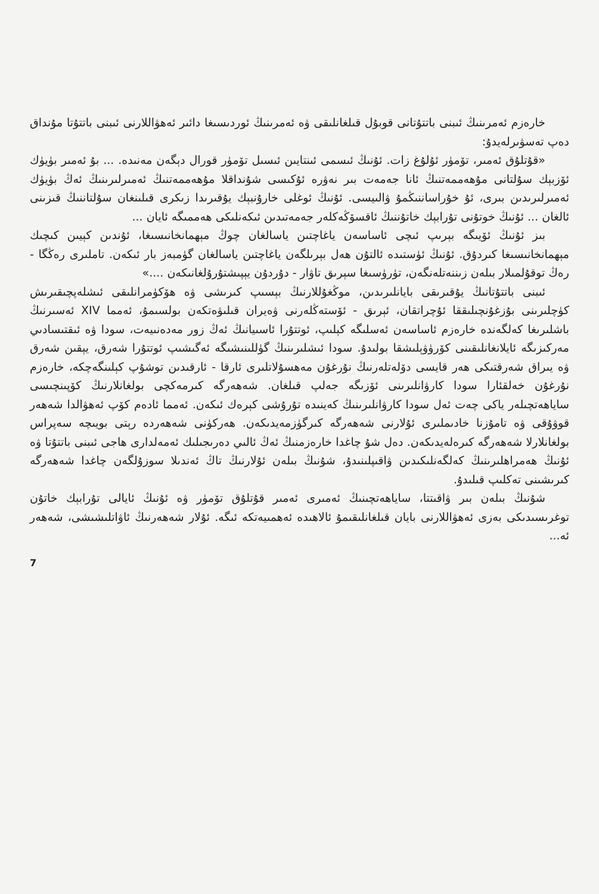خارەزم ئەمرىنىڭ ئىبنى باتتۇتانى قوبۇل قىلغانلىقى ۋە ئەمرىنىڭ ئوردىسىغا دائىر ئەھۋاللارنى ئىبنى باتتۇتا مۇنداق دەپ تەسۋىرلەيدۇ:
«قۇتلۇق ئەمىر، تۆمۈر ئۇلۇغ زات. ئۇنىڭ ئىسمى ئىنتايىن ئىسىل تۆمۈر قورال دېگەن مەنىدە. ... بۇ ئەمىر بۈيۈك ئۆزبېك سۇلتانى مۇھەممەتنىڭ ئانا جەمەت بىر نەۋرە ئۇكىسى شۇنداقلا مۇھەممەتنىڭ ئەمىرلىرىنىڭ ئەڭ بۈيۈك ئەمىرلىرىدىن بىرى، ئۇ خۇراساننىڭمۇ ۋالىيسى. ئۇنىڭ ئوغلى خارۇنبېك يۇقىرىدا زىكرى قىلىنغان سۇلتاننىڭ قىزىنى ئالغان ... ئۇنىڭ خوتۇنى تۇرابېك خاتۇننىڭ ئاقسۆڭەكلەر جەمەتىدىن ئىكەنلىكى ھەممىگە ئايان ...
بىز ئۇنىڭ ئۆيىگە بېرىپ ئىچى ئاساسەن ياغاچتىن ياسالغان چوڭ مېھمانخانىسىغا، ئۇندىن كېيىن كىچىك مېھمانخانىسىغا كىردۇق. ئۇنىڭ ئۈستىدە ئالتۇن ھەل بېرىلگەن ياغاچتىن ياسالغان گۈمبەز بار ئىكەن. تاملىرى رەڭگا - رەڭ توقۇلمىلار بىلەن زىننەتلەنگەن، تۈرۈسىغا سېرىق تاۋار - دۇردۇن يېپىشتۇرۇلغانىكەن ....»
ئىبنى باتتۇتانىڭ يۇقىرىقى بايانلىرىدىن، موڭغۇللارنىڭ بېسىپ كىرىشى ۋە ھۆكۈمرانلىقى ئىشلەپچىقىرىش كۈچلىرىنى بۇزغۇنچىلىققا ئۇچراتقان، ئېرىق - ئۆستەڭلەرنى ۋەيران قىلىۋەتكەن بولسىمۇ، ئەمما XIV ئەسىرنىڭ باشلىرىغا كەلگەندە خارەزم ئاساسەن ئەسلىگە كېلىپ، ئوتتۇرا ئاسىيانىڭ ئەڭ زور مەدەنىيەت، سودا ۋە ئىقتىسادىي مەركىزىگە ئايلانغانلىقىنى كۆرۈۋېلىشقا بولىدۇ. سودا ئىشلىرىنىڭ گۈللىنىشىگە ئەگىشىپ ئوتتۇرا شەرق، يېقىن شەرق ۋە يىراق شەرقتىكى ھەر قايسى دۆلەتلەرنىڭ نۇرغۇن مەھسۇلاتلىرى ئارقا - ئارقىدىن توشۇپ كېلىنگەچكە، خارەزم نۇرغۇن خەلقئارا سودا كارۋانلىرىنى ئۆزىگە جەلپ قىلغان. شەھەرگە كىرمەكچى بولغانلارنىڭ كۆپىنچىسى ساياھەتچىلەر ياكى چەت ئەل سودا كارۋانلىرىنىڭ كەينىدە تۇرۇشى كېرەك ئىكەن. ئەمما ئادەم كۆپ ئەھۋالدا شەھەر قوۋۇقى ۋە تامۇزنا خادىملىرى ئۇلارنى شەھەرگە كىرگۈزمەيدىكەن. ھەركۈنى شەھەردە رېتى بويىچە سەپراس بولغانلارلا شەھەرگە كىرەلەيدىكەن. دەل شۇ چاغدا خارەزمنىڭ ئەڭ ئالىي دەرىجىلىك ئەمەلدارى ھاجى ئىبنى باتتۇتا ۋە ئۇنىڭ ھەمراھلىرىنىڭ كەلگەنلىكىدىن ۋاقىپلىنىدۇ، شۇنىڭ بىلەن ئۇلارنىڭ تاڭ ئەندىلا سوزۇلگەن چاغدا شەھەرگە كىرىشىنى تەكلىپ قىلىدۇ.
شۇنىڭ بىلەن بىر ۋاقىتتا، ساياھەتچىنىڭ ئەمىرى ئەمىر قۇتلۇق تۆمۈر ۋە ئۇنىڭ ئايالى تۇرابېك خاتۇن توغرىسىدىكى بەزى ئەھۋاللارنى بايان قىلغانلىقىمۇ ئالاھىدە ئەھمىيەتكە ئىگە. ئۇلار شەھەرنىڭ ئاۋاتلىشىشى، شەھەر ئە...
7